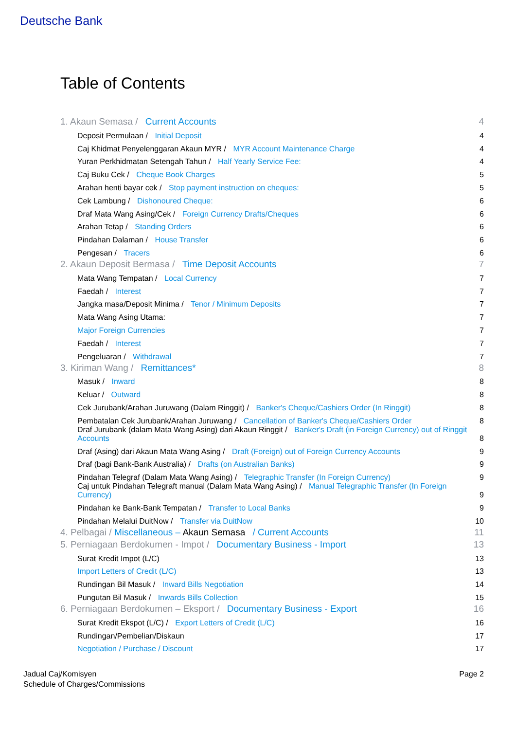Deutsche Bank
Table of Contents
1. Akaun Semasa / Current Accounts 4
Deposit Permulaan / Initial Deposit 4
Caj Khidmat Penyelenggaran Akaun MYR / MYR Account Maintenance Charge 4
Yuran Perkhidmatan Setengah Tahun / Half Yearly Service Fee: 4
Caj Buku Cek / Cheque Book Charges 5
Arahan henti bayar cek / Stop payment instruction on cheques: 5
Cek Lambung / Dishonoured Cheque: 6
Draf Mata Wang Asing/Cek / Foreign Currency Drafts/Cheques 6
Arahan Tetap / Standing Orders 6
Pindahan Dalaman / House Transfer 6
Pengesan / Tracers 6
2. Akaun Deposit Bermasa / Time Deposit Accounts 7
Mata Wang Tempatan / Local Currency 7
Faedah / Interest 7
Jangka masa/Deposit Minima / Tenor / Minimum Deposits 7
Mata Wang Asing Utama: 7
Major Foreign Currencies 7
Faedah / Interest 7
Pengeluaran / Withdrawal 7
3. Kiriman Wang / Remittances* 8
Masuk / Inward 8
Keluar / Outward 8
Cek Jurubank/Arahan Juruwang (Dalam Ringgit) / Banker's Cheque/Cashiers Order (In Ringgit) 8
Pembatalan Cek Jurubank/Arahan Juruwang / Cancellation of Banker's Cheque/Cashiers Order 8
Draf Jurubank (dalam Mata Wang Asing) dari Akaun Ringgit / Banker's Draft (in Foreign Currency) out of Ringgit Accounts 8
Draf (Asing) dari Akaun Mata Wang Asing / Draft (Foreign) out of Foreign Currency Accounts 9
Draf (bagi Bank-Bank Australia) / Drafts (on Australian Banks) 9
Pindahan Telegraf (Dalam Mata Wang Asing) / Telegraphic Transfer (In Foreign Currency) 9
Caj untuk Pindahan Telegraft manual (Dalam Mata Wang Asing) / Manual Telegraphic Transfer (In Foreign Currency) 9
Pindahan ke Bank-Bank Tempatan / Transfer to Local Banks 9
Pindahan Melalui DuitNow / Transfer via DuitNow 10
4. Pelbagai / Miscellaneous – Akaun Semasa / Current Accounts 11
5. Perniagaan Berdokumen - Impot / Documentary Business - Import 13
Surat Kredit Impot (L/C) 13
Import Letters of Credit (L/C) 13
Rundingan Bil Masuk / Inward Bills Negotiation 14
Pungutan Bil Masuk / Inwards Bills Collection 15
6. Perniagaan Berdokumen – Eksport / Documentary Business - Export 16
Surat Kredit Ekspot (L/C) / Export Letters of Credit (L/C) 16
Rundingan/Pembelian/Diskaun 17
Negotiation / Purchase / Discount 17
Jadual Caj/Komisyen
Schedule of Charges/Commissions
Page 2